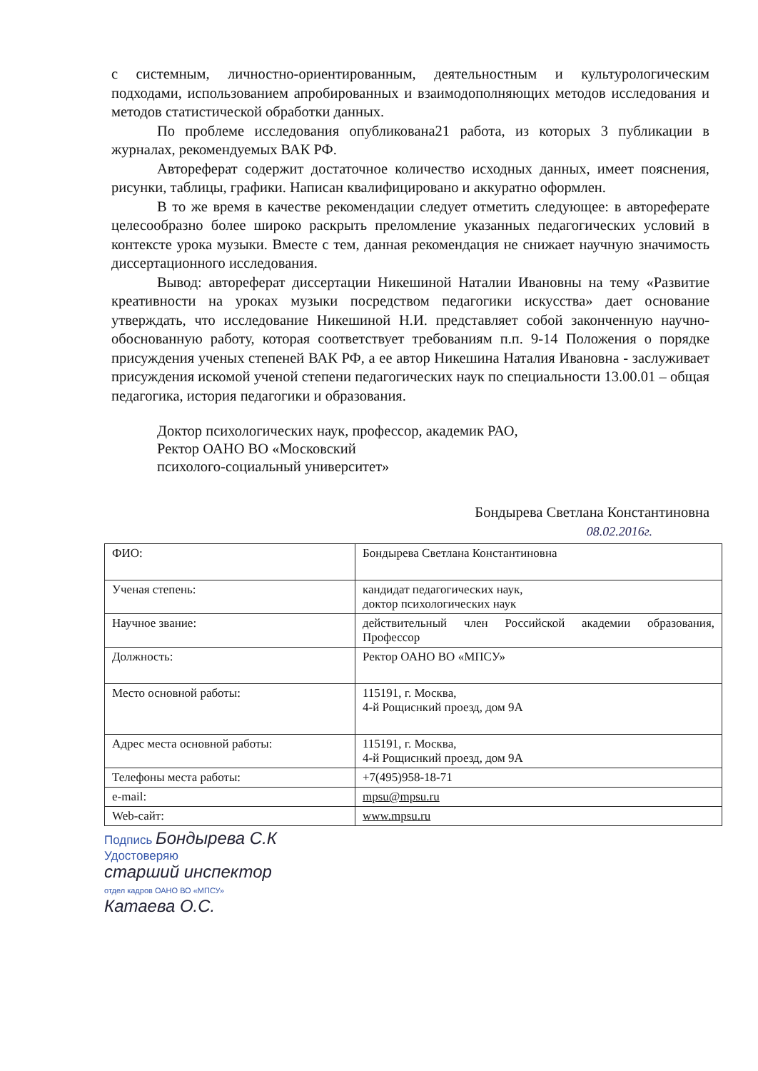с системным, личностно-ориентированным, деятельностным и культурологическим подходами, использованием апробированных и взаимодополняющих методов исследования и методов статистической обработки данных.
По проблеме исследования опубликована21 работа, из которых 3 публикации в журналах, рекомендуемых ВАК РФ.
Автореферат содержит достаточное количество исходных данных, имеет пояснения, рисунки, таблицы, графики. Написан квалифицировано и аккуратно оформлен.
В то же время в качестве рекомендации следует отметить следующее: в автореферате целесообразно более широко раскрыть преломление указанных педагогических условий в контексте урока музыки. Вместе с тем, данная рекомендация не снижает научную значимость диссертационного исследования.
Вывод: автореферат диссертации Никешиной Наталии Ивановны на тему «Развитие креативности на уроках музыки посредством педагогики искусства» дает основание утверждать, что исследование Никешиной Н.И. представляет собой законченную научно-обоснованную работу, которая соответствует требованиям п.п. 9-14 Положения о порядке присуждения ученых степеней ВАК РФ, а ее автор Никешина Наталия Ивановна - заслуживает присуждения искомой ученой степени педагогических наук по специальности 13.00.01 – общая педагогика, история педагогики и образования.
Доктор психологических наук, профессор, академик РАО,
Ректор ОАНО ВО «Московский
психолого-социальный университет»
Бондырева Светлана Константиновна
08.02.2016г.
| ФИО: | Бондырева Светлана Константиновна |
| Ученая степень: | кандидат педагогических наук, доктор психологических наук |
| Научное звание: | действительный член Российской академии образования, Профессор |
| Должность: | Ректор ОАНО ВО «МПСУ» |
| Место основной работы: | 115191, г. Москва, 4-й Рощиснкий проезд, дом 9А |
| Адрес места основной работы: | 115191, г. Москва, 4-й Рощиснкий проезд, дом 9А |
| Телефоны места работы: | +7(495)958-18-71 |
| e-mail: | mpsu@mpsu.ru |
| Web-сайт: | www.mpsu.ru |
Подпись Бондырева С.К
Удостоверяю
старший инспектор
отдел кадров ОАНО ВО «МПСУ»
Катаева О.С.